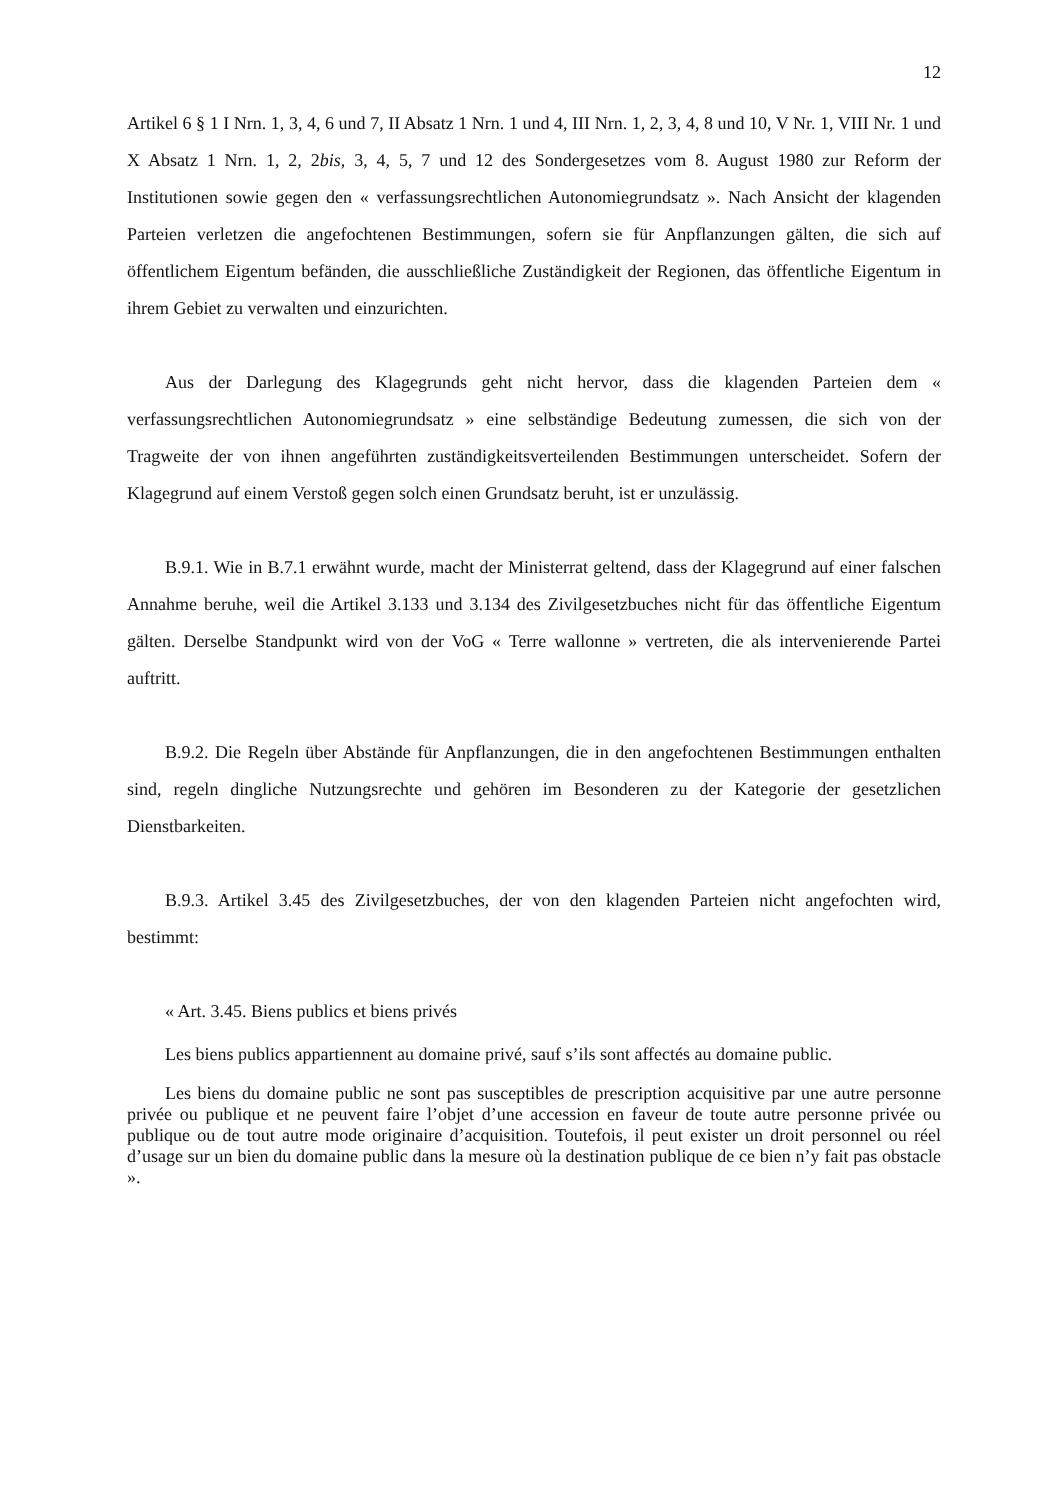12
Artikel 6 § 1 I Nrn. 1, 3, 4, 6 und 7, II Absatz 1 Nrn. 1 und 4, III Nrn. 1, 2, 3, 4, 8 und 10, V Nr. 1, VIII Nr. 1 und X Absatz 1 Nrn. 1, 2, 2bis, 3, 4, 5, 7 und 12 des Sondergesetzes vom 8. August 1980 zur Reform der Institutionen sowie gegen den « verfassungsrechtlichen Autonomiegrundsatz ». Nach Ansicht der klagenden Parteien verletzen die angefochtenen Bestimmungen, sofern sie für Anpflanzungen gälten, die sich auf öffentlichem Eigentum befänden, die ausschließliche Zuständigkeit der Regionen, das öffentliche Eigentum in ihrem Gebiet zu verwalten und einzurichten.
Aus der Darlegung des Klagegrunds geht nicht hervor, dass die klagenden Parteien dem « verfassungsrechtlichen Autonomiegrundsatz » eine selbständige Bedeutung zumessen, die sich von der Tragweite der von ihnen angeführten zuständigkeitsverteilenden Bestimmungen unterscheidet. Sofern der Klagegrund auf einem Verstoß gegen solch einen Grundsatz beruht, ist er unzulässig.
B.9.1. Wie in B.7.1 erwähnt wurde, macht der Ministerrat geltend, dass der Klagegrund auf einer falschen Annahme beruhe, weil die Artikel 3.133 und 3.134 des Zivilgesetzbuches nicht für das öffentliche Eigentum gälten. Derselbe Standpunkt wird von der VoG « Terre wallonne » vertreten, die als intervenierende Partei auftritt.
B.9.2. Die Regeln über Abstände für Anpflanzungen, die in den angefochtenen Bestimmungen enthalten sind, regeln dingliche Nutzungsrechte und gehören im Besonderen zu der Kategorie der gesetzlichen Dienstbarkeiten.
B.9.3. Artikel 3.45 des Zivilgesetzbuches, der von den klagenden Parteien nicht angefochten wird, bestimmt:
« Art. 3.45. Biens publics et biens privés
Les biens publics appartiennent au domaine privé, sauf s’ils sont affectés au domaine public.
Les biens du domaine public ne sont pas susceptibles de prescription acquisitive par une autre personne privée ou publique et ne peuvent faire l’objet d’une accession en faveur de toute autre personne privée ou publique ou de tout autre mode originaire d’acquisition. Toutefois, il peut exister un droit personnel ou réel d’usage sur un bien du domaine public dans la mesure où la destination publique de ce bien n’y fait pas obstacle ».